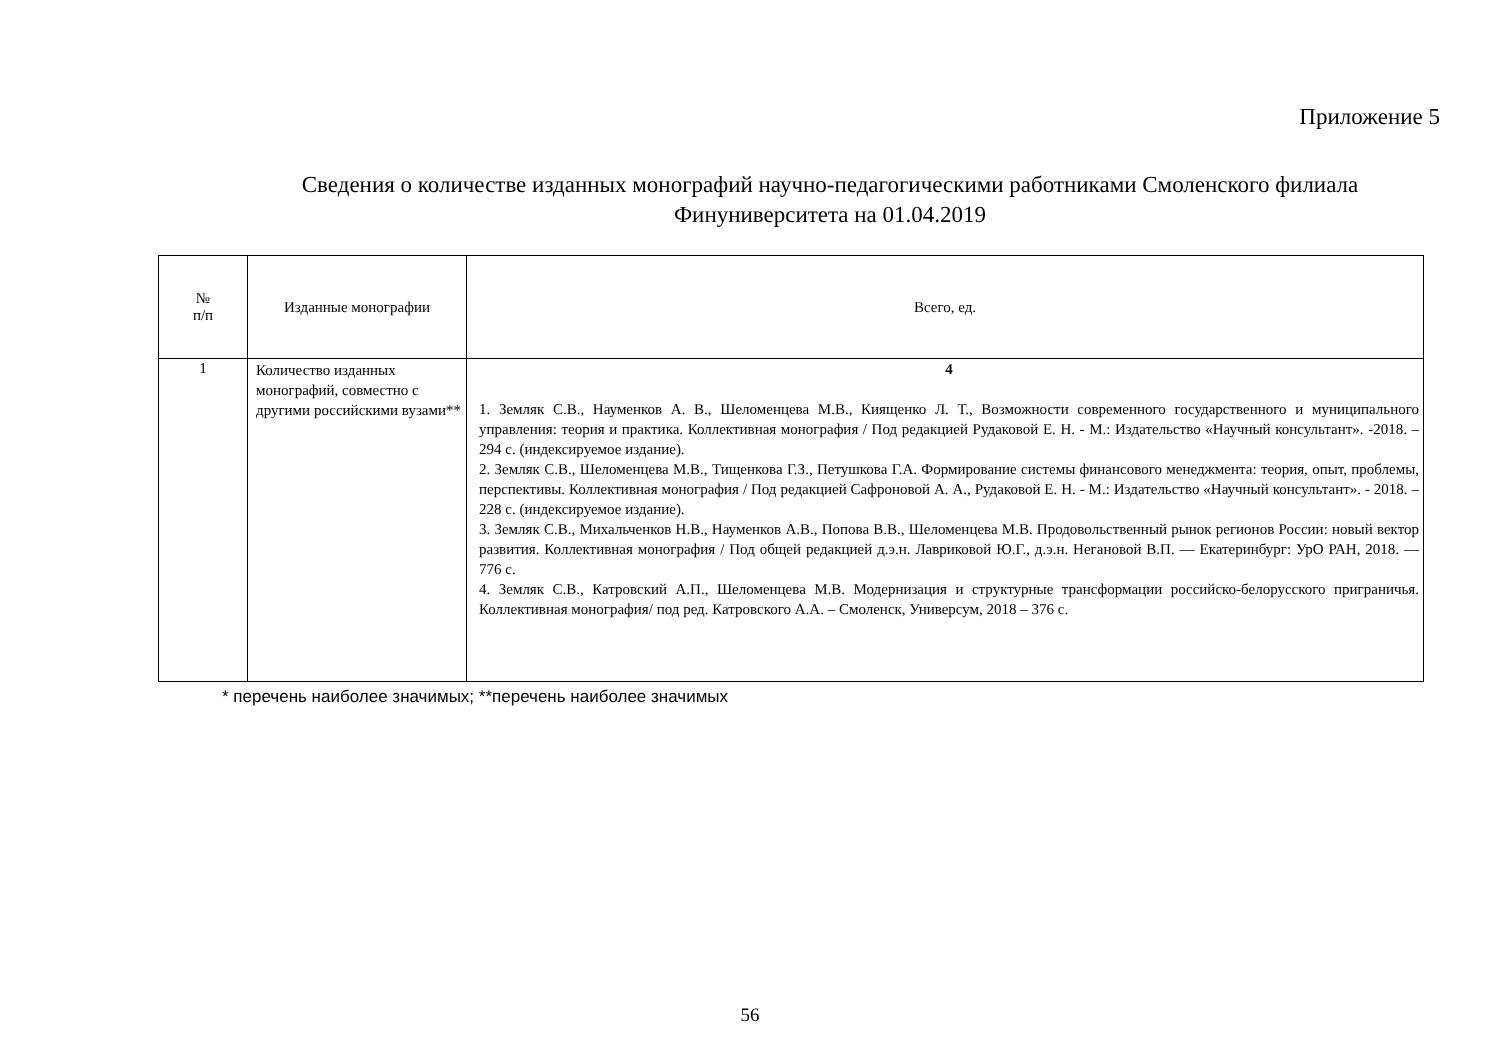Приложение 5
Сведения о количестве изданных монографий научно-педагогическими работниками Смоленского филиала
Финуниверситета на 01.04.2019
| № п/п | Изданные монографии | Всего, ед. |
| --- | --- | --- |
| 1 | Количество изданных монографий, совместно с другими российскими вузами** | 4 1. Земляк С.В., Науменков А. В., Шеломенцева М.В., Киященко Л. Т., Возможности современного государственного и муниципального управления: теория и практика. Коллективная монография / Под редакцией Рудаковой Е. Н. - М.: Издательство «Научный консультант». -2018. – 294 с. (индексируемое издание). 2. Земляк С.В., Шеломенцева М.В., Тищенкова Г.З., Петушкова Г.А. Формирование системы финансового менеджмента: теория, опыт, проблемы, перспективы. Коллективная монография / Под редакцией Сафроновой А. А., Рудаковой Е. Н. - М.: Издательство «Научный консультант». - 2018. – 228 с. (индексируемое издание). 3. Земляк С.В., Михальченков Н.В., Науменков А.В., Попова В.В., Шеломенцева М.В. Продовольственный рынок регионов России: новый вектор развития. Коллективная монография / Под общей редакцией д.э.н. Лавриковой Ю.Г., д.э.н. Негановой В.П. — Екатеринбург: УрО РАН, 2018. — 776 с. 4. Земляк С.В., Катровский А.П., Шеломенцева М.В. Модернизация и структурные трансформации российско-белорусского приграничья. Коллективная монография/ под ред. Катровского А.А. – Смоленск, Универсум, 2018 – 376 с. |
* перечень наиболее значимых; **перечень наиболее значимых
56